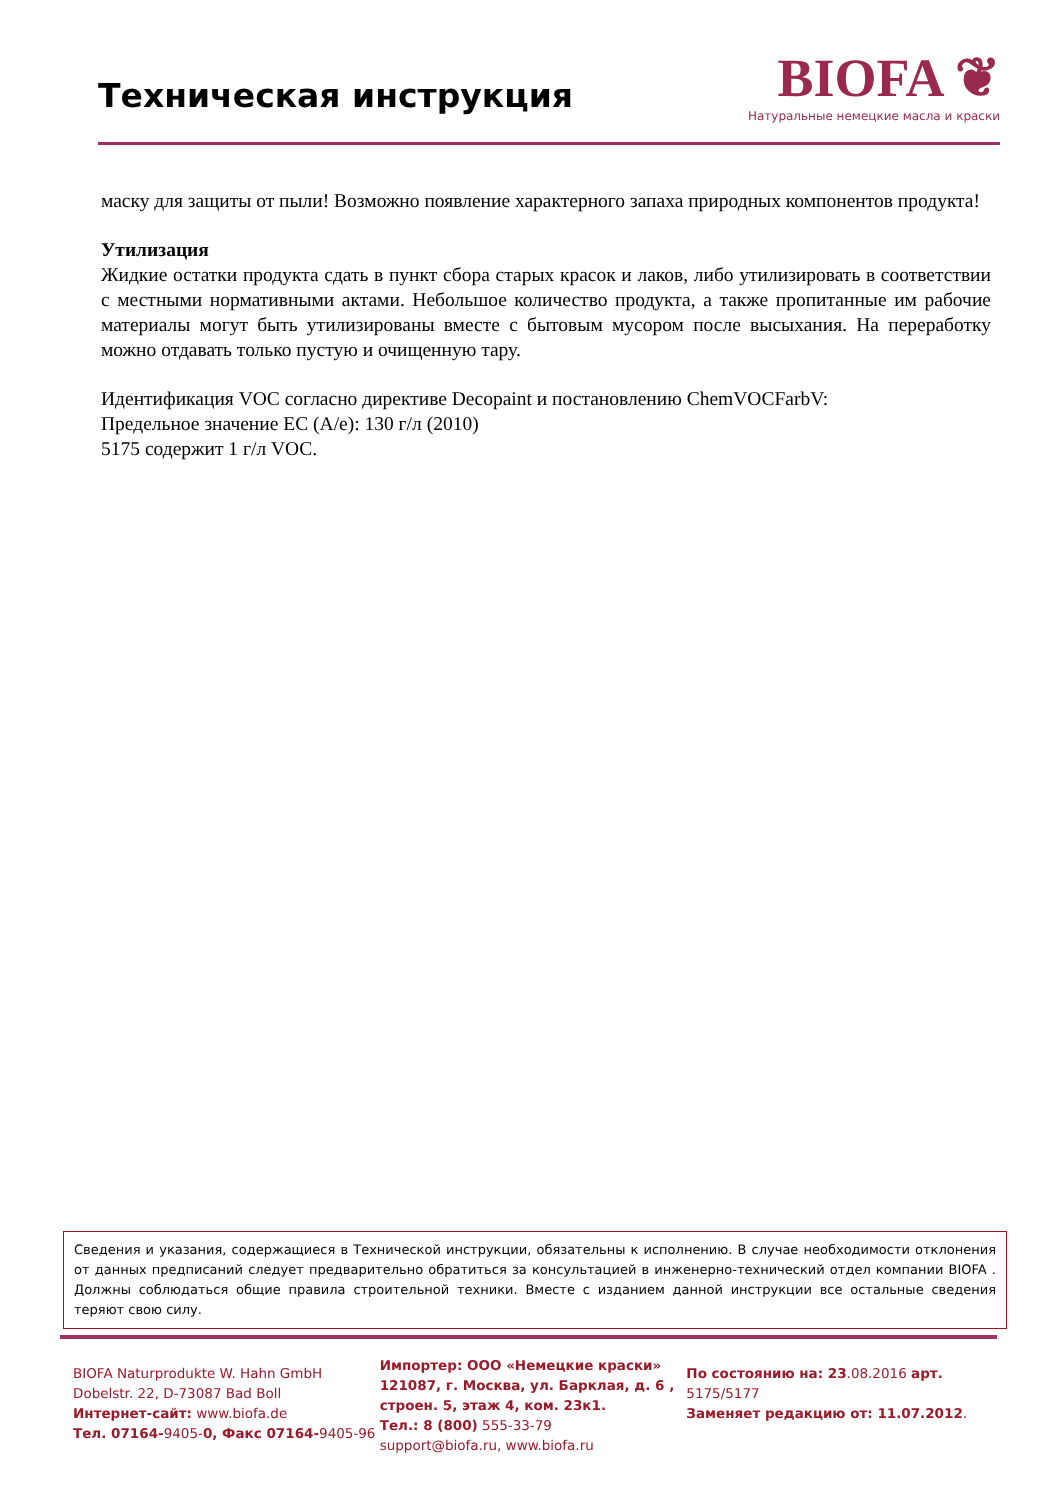Техническая инструкция
BIOFA ❦
Натуральные немецкие масла и краски
маску для защиты от пыли! Возможно появление характерного запаха природных компонентов продукта!
Утилизация
Жидкие остатки продукта сдать в пункт сбора старых красок и лаков, либо утилизировать в соответствии с местными нормативными актами. Небольшое количество продукта, а также пропитанные им рабочие материалы могут быть утилизированы вместе с бытовым мусором после высыхания. На переработку можно отдавать только пустую и очищенную тару.
Идентификация VOC согласно директиве Decopaint и постановлению ChemVOCFarbV:
Предельное значение ЕС (A/e): 130 г/л (2010)
5175 содержит 1 г/л VOC.
Сведения и указания, содержащиеся в Технической инструкции, обязательны к исполнению. В случае необходимости отклонения от данных предписаний следует предварительно обратиться за консультацией в инженерно-технический отдел компании BIOFA . Должны соблюдаться общие правила строительной техники. Вместе с изданием данной инструкции все остальные сведения теряют свою силу.
BIOFA Naturprodukte W. Hahn GmbH
Dobelstr. 22, D-73087 Bad Boll
Интернет-сайт: www.biofa.de
Тел. 07164-9405-0, Факс 07164-9405-96
Импортер: ООО «Немецкие краски»
121087, г. Москва, ул. Барклая, д. 6 , строен. 5, этаж 4, ком. 23к1.
Тел.: 8 (800) 555-33-79
support@biofa.ru, www.biofa.ru
По состоянию на: 23.08.2016 арт.
5175/5177
Заменяет редакцию от: 11.07.2012.